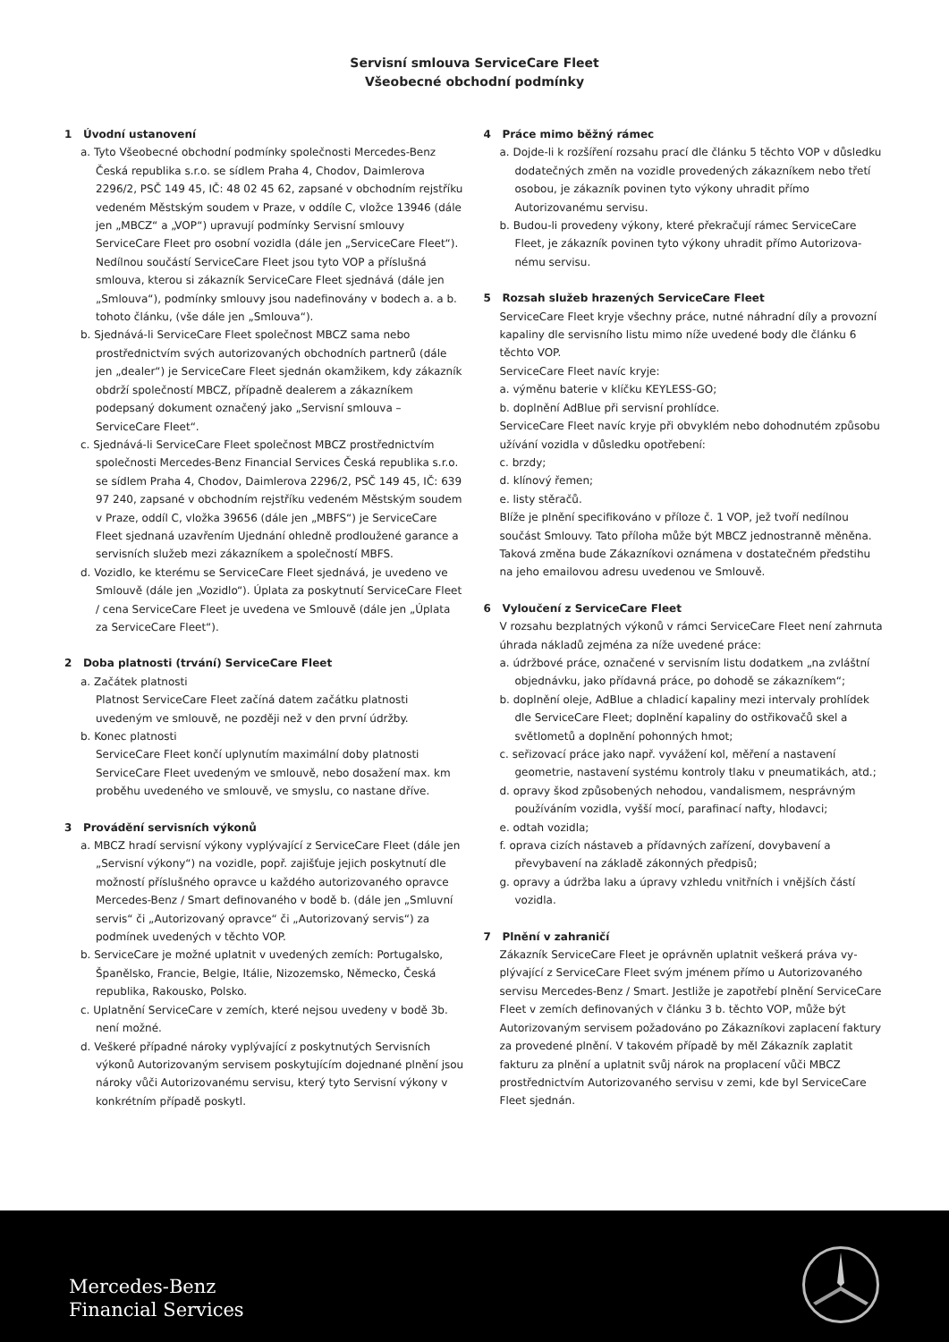Servisní smlouva ServiceCare Fleet
Všeobecné obchodní podmínky
1 Úvodní ustanovení
a. Tyto Všeobecné obchodní podmínky společnosti Mercedes-Benz Česká republika s.r.o. se sídlem Praha 4, Chodov, Daimlerova 2296/2, PSČ 149 45, IČ: 48 02 45 62, zapsané v obchodním rejstříku vedeném Městským soudem v Praze, v oddíle C, vložce 13946 (dále jen „MBCZ“ a „VOP“) upravují podmínky Servisní smlouvy ServiceCare Fleet pro osobní vozidla (dále jen „Service­Care Fleet“). Nedílnou součástí ServiceCare Fleet jsou tyto VOP a příslušná smlouva, kterou si zákazník ServiceCare Fleet sjed­nává (dále jen „Smlouva“), podmínky smlouvy jsou nadefinovány v bodech a. a b. tohoto článku, (vše dále jen „Smlouva“).
b. Sjednává-li ServiceCare Fleet společnost MBCZ sama nebo prostřednictvím svých autorizovaných obchodních partnerů (dále jen „dealer“) je ServiceCare Fleet sjednán okamžikem, kdy zákazník obdrží společností MBCZ, případně dealerem a zákazníkem podepsaný dokument označený jako „Servisní smlouva – ServiceCare Fleet“.
c. Sjednává-li ServiceCare Fleet společnost MBCZ prostřednictvím společnosti Mercedes-Benz Financial Services Česká republika s.r.o. se sídlem Praha 4, Chodov, Daimlerova 2296/2, PSČ 149 45, IČ: 639 97 240, zapsané v obchodním rejstříku vedeném Městským soudem v Praze, oddíl C, vložka 39656 (dále jen „MBFS“) je Servi­ceCare Fleet sjednaná uzavřením Ujednání ohledně prodloužené garance a servisních služeb mezi zákazníkem a společností MBFS.
d. Vozidlo, ke kterému se ServiceCare Fleet sjednává, je uvedeno ve Smlouvě (dále jen „Vozidlo“). Úplata za poskytnutí ServiceCare Fleet / cena ServiceCare Fleet je uvedena ve Smlouvě (dále jen „Úplata za ServiceCare Fleet“).
2 Doba platnosti (trvání) ServiceCare Fleet
a. Začátek platnosti
Platnost ServiceCare Fleet začíná datem začátku platnosti uvedeným ve smlouvě, ne později než v den první údržby.
b. Konec platnosti
ServiceCare Fleet končí uplynutím maximální doby platnosti ServiceCare Fleet uvedeným ve smlouvě, nebo dosažení max. km proběhu uvedeného ve smlouvě, ve smyslu, co nastane dříve.
3 Provádění servisních výkonů
a. MBCZ hradí servisní výkony vyplývající z ServiceCare Fleet (dále jen „Servisní výkony“) na vozidle, popř. zajišťuje jejich poskytnutí dle možností příslušného opravce u každého autorizovaného opravce Mercedes-Benz / Smart definovaného v bodě b. (dále jen „Smluvní servis“ či „Autorizovaný opravce“ či „Autorizovaný servis“) za podmínek uvedených v těchto VOP.
b. ServiceCare je možné uplatnit v uvedených zemích: Portugalsko, Španělsko, Francie, Belgie, Itálie, Nizozemsko, Německo, Česká republika, Rakousko, Polsko.
c. Uplatnění ServiceCare v zemích, které nejsou uvedeny v bodě 3b. není možné.
d. Veškeré případné nároky vyplývající z poskytnutých Servisních výkonů Autorizovaným servisem poskytujícím dojednané plnění jsou nároky vůči Autorizovanému servisu, který tyto Servisní výkony v konkrétním případě poskytl.
4 Práce mimo běžný rámec
a. Dojde-li k rozšíření rozsahu prací dle článku 5 těchto VOP v dů­sledku dodatečných změn na vozidle provedených zákazníkem nebo třetí osobou, je zákazník povinen tyto výkony uhradit přímo Autorizovanému servisu.
b. Budou-li provedeny výkony, které překračují rámec ServiceCare Fleet, je zákazník povinen tyto výkony uhradit přímo Autorizova­nému servisu.
5 Rozsah služeb hrazených ServiceCare Fleet
ServiceCare Fleet kryje všechny práce, nutné náhradní díly a provozní kapaliny dle servisního listu mimo níže uvedené body dle článku 6 těchto VOP.
ServiceCare Fleet navíc kryje:
a. výměnu baterie v klíčku KEYLESS-GO;
b. doplnění AdBlue při servisní prohlídce.
ServiceCare Fleet navíc kryje při obvyklém nebo dohodnutém způsobu užívání vozidla v důsledku opotřebení:
c. brzdy;
d. klínový řemen;
e. listy stěračů.
Blíže je plnění specifikováno v příloze č. 1 VOP, jež tvoří nedílnou součást Smlouvy. Tato příloha může být MBCZ jednostranně mě­něna. Taková změna bude Zákazníkovi oznámena v dostatečném předstihu na jeho emailovou adresu uvedenou ve Smlouvě.
6 Vyloučení z ServiceCare Fleet
V rozsahu bezplatných výkonů v rámci ServiceCare Fleet není zahr­nuta úhrada nákladů zejména za níže uvedené práce:
a. údržbové práce, označené v servisním listu dodatkem „na zvlášt­ní objednávku, jako přídavná práce, po dohodě se zákazníkem“;
b. doplnění oleje, AdBlue a chladicí kapaliny mezi intervaly prohlí­dek dle ServiceCare Fleet; doplnění kapaliny do ostřikovačů skel a světlometů a doplnění pohonných hmot;
c. seřizovací práce jako např. vyvážení kol, měření a nastavení geometrie, nastavení systému kontroly tlaku v pneumatikách, atd.;
d. opravy škod způsobených nehodou, vandalismem, nesprávným používáním vozidla, vyšší mocí, parafinací nafty, hlodavci;
e. odtah vozidla;
f. oprava cizích nástaveb a přídavných zařízení, dovybavení a převybavení na základě zákonných předpisů;
g. opravy a údržba laku a úpravy vzhledu vnitřních i vnějších částí vozidla.
7 Plnění v zahraničí
Zákazník ServiceCare Fleet je oprávněn uplatnit veškerá práva vy­plývající z ServiceCare Fleet svým jménem přímo u Autorizovaného servisu Mercedes-Benz / Smart. Jestliže je zapotřebí plnění Servi­ceCare Fleet v zemích definovaných v článku 3 b. těchto VOP, může být Autorizovaným servisem požadováno po Zákazníkovi zaplacení faktury za provedené plnění. V takovém případě by měl Zákazník zaplatit fakturu za plnění a uplatnit svůj nárok na proplacení vůči MBCZ prostřednictvím Autorizovaného servisu v zemi, kde byl ServiceCare Fleet sjednán.
Mercedes-Benz
Financial Services